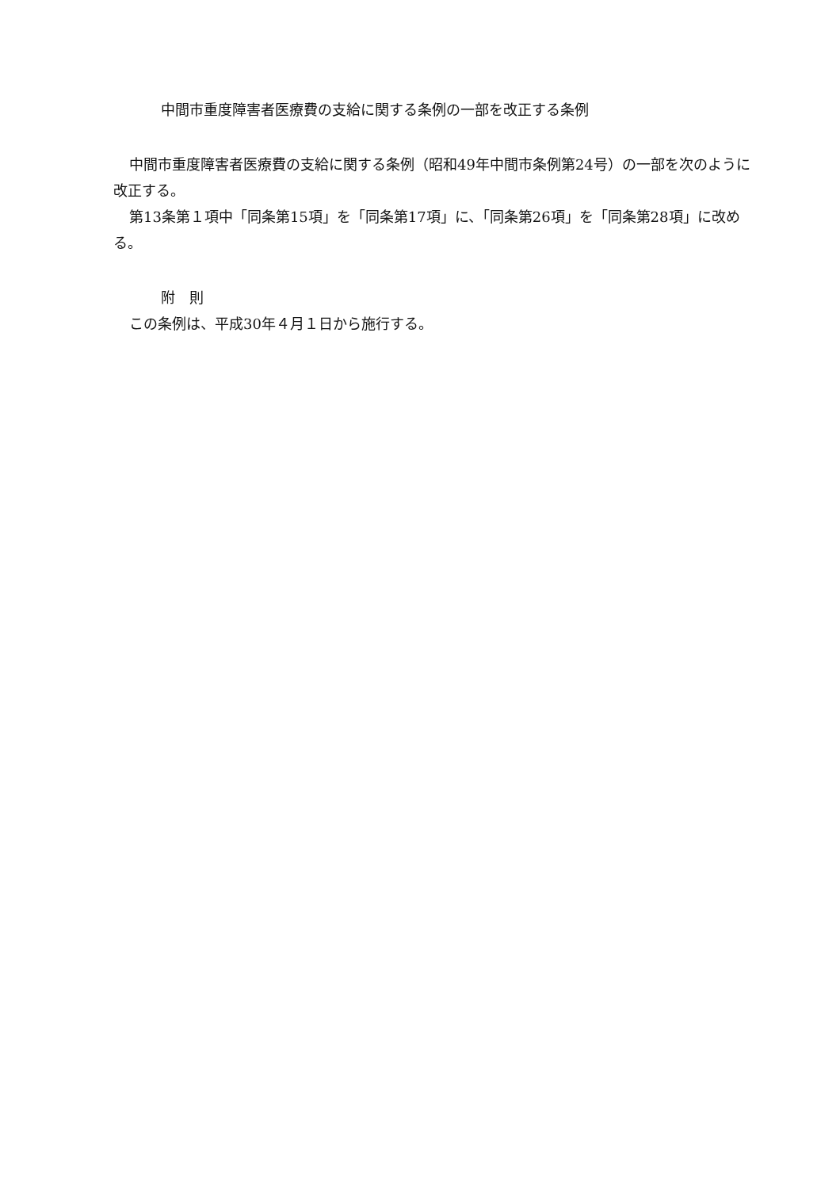中間市重度障害者医療費の支給に関する条例の一部を改正する条例
中間市重度障害者医療費の支給に関する条例（昭和49年中間市条例第24号）の一部を次のように改正する。
第13条第１項中「同条第15項」を「同条第17項」に、「同条第26項」を「同条第28項」に改める。
附　則
この条例は、平成30年４月１日から施行する。